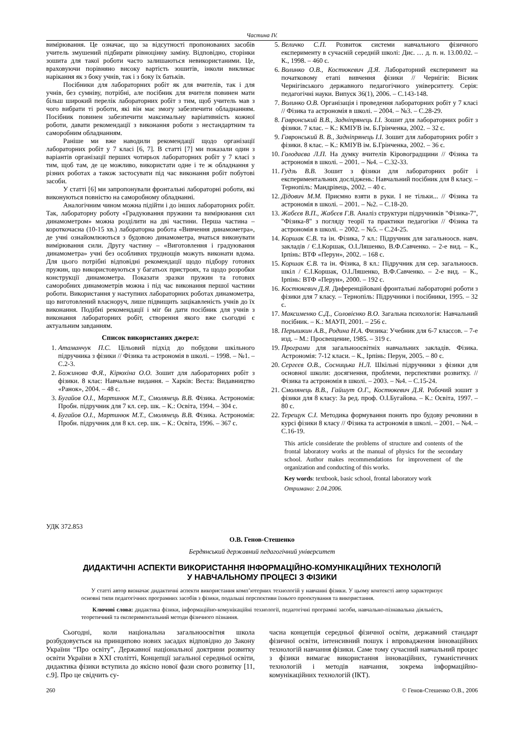Частина IV.
вимірювання. Це означає, що за відсутності пропонованих засобів учитель змушений підбирати рівноцінну заміну. Відповідно, сторінки зошита для такої роботи часто залишаються невикористаними. Це, враховуючи порівняно високу вартість зошитів, інколи викликає нарікання як з боку учнів, так і з боку їх батьків.
Посібники для лабораторних робіт як для вчителів, так і для учнів, без сумніву, потрібні, але посібник для вчителя повинен мати більш широкий перелік лабораторних робіт з тим, щоб учитель мав з чого вибрати ті роботи, які він має змогу забезпечити обладнанням. Посібник повинен забезпечити максимальну варіативність кожної роботи, давати рекомендації з виконання роботи з нестандартним та саморобним обладнанням.
Раніше ми вже наводили рекомендації щодо організації лабораторних робіт у 7 класі [6, 7]. В статті [7] ми показали один з варіантів організації перших чотирьох лабораторних робіт у 7 класі з тим, щоб там, де це можливо, використати одне і те ж обладнання у різних роботах а також застосувати під час виконання робіт побутові засоби.
У статті [6] ми запропонували фронтальні лабораторні роботи, які виконуються повністю на саморобному обладнанні.
Аналогічним чином можна підійти і до інших лабораторних робіт. Так, лабораторну роботу «Градуювання пружини та вимірювання сил динамометром» можна розділити на дві частини. Перша частина – короткочасна (10-15 хв.) лабораторна робота «Вивчення динамометра», де учні ознайомлюються з будовою динамометра, вчаться виконувати вимірювання сили. Другу частину – «Виготовлення і градуювання динамометра» учні без особливих труднощів можуть виконати вдома. Для цього потрібні відповідні рекомендації щодо підбору готових пружин, що використовуються у багатьох пристроях, та щодо розробки конструкції динамометра. Показати зразки пружин та готових саморобних динамометрів можна і під час виконання першої частини роботи. Використання у наступних лабораторних роботах динамометра, що виготовлений власноруч, лише підвищить зацікавленість учнів до їх виконання. Подібні рекомендації і міг би дати посібник для учнів з виконання лабораторних робіт, створення якого вже сьогодні є актуальним завданням.
Список використаних джерел:
1. Атаманчук П.С. Цільовий підхід до побудови шкільного підручника з фізики // Фізика та астрономія в школі. – 1998. – №1. – С.2-3.
2. Божинова Ф.Я., Кірюхіна О.О. Зошит для лабораторних робіт з фізики. 8 клас: Навчальне видання. – Харків: Веста: Видавництво «Ранок», 2004. – 48 с.
3. Бугайов О.І., Мартинюк М.Т., Смолянець В.В. Фізика. Астрономія: Пробн. підручник для 7 кл. сер. шк. – К.: Освіта, 1994. – 304 с.
4. Бугайов О.І., Мартинюк М.Т., Смолянець В.В. Фізика. Астрономія: Пробн. підручник для 8 кл. сер. шк. – К.: Освіта, 1996. – 367 с.
5. Величко С.П. Розвиток системи навчального фізичного експерименту в сучасній середній школі: Дис. … д. п. н. 13.00.02. – К., 1998. – 460 с.
6. Волинко О.В., Костюкевич Д.Я. Лабораторний експеримент на початковому етапі вивчення фізики // Чернігів: Вісник Чернігівського державного педагогічного університету. Серія: педагогічні науки. Випуск 36(1), 2006. – С.143-148.
7. Волинко О.В. Організація і проведення лабораторних робіт у 7 класі // Фізика та астрономія в школі. – 2004. – №3. – С.28-29.
8. Гавронський В.В., Задніпрянець І.І. Зошит для лабораторних робіт з фізики. 7 клас. – К.: КМІУВ ім. Б.Грінченка, 2002. – 32 с.
9. Гавронський В. В., Задніпрянець І.І. Зошит для лабораторних робіт з фізики. 8 клас. – К.: КМІУВ ім. Б.Грінченка, 2002. – 36 с.
10. Голодаєва Л.П. На думку вчителів Кіровоградщини // Фізика та астрономія в школі. – 2001. – №4. – С.32-33.
11. Гудзь В.В. Зошит з фізики для лабораторних робіт і експериментальних досліджень: Навчальний посібник для 8 класу. – Тернопіль: Мандрівець, 2002. – 40 с.
12. Дідович М.М. Приємно взяти в руки. І не тільки... // Фізика та астрономія в школі. – 2001. – №2. – С.18-20.
13. Жабєєв В.П., Жабєєв Г.В. Аналіз структури підручників "Фізика-7", "Фізика-8" з погляду теорії та практики педагогіки // Фізика та астрономія в школі. – 2002. – №5. – С.24-25.
14. Коршак Є.В. та ін. Фізика, 7 кл.: Підручник для загальноосв. навч. закладів / Є.І.Коршак, О.І.Ляшенко, В.Ф.Савченко. – 2-е вид. – К., Ірпінь: ВТФ «Перун», 2002. – 168 с.
15. Коршак Є.В. та ін. Фізика, 8 кл.: Підручник для сер. загальноосв. шкіл / Є.І.Коршак, О.І.Ляшенко, В.Ф.Савченко. – 2-е вид. – К., Ірпінь: ВТФ «Перун», 2000. – 192 с.
16. Костюкевич Д.Я. Диференційовані фронтальні лабораторні роботи з фізики для 7 класу. – Тернопіль: Підручники і посібники, 1995. – 32 с.
17. Максименко С.Д., Соловієнко В.О. Загальна психологія: Навчальний посібник. – К.: МАУП, 2001. – 256 с.
18. Перышкин А.В., Родина Н.А. Физика: Учебник для 6-7 классов. – 7-е изд. – М.: Просвещение, 1985. – 319 с.
19. Програми для загальноосвітніх навчальних закладів. Фізика. Астрономія: 7-12 класи. – К., Ірпінь: Перун, 2005. – 80 с.
20. Сергєєв О.В., Сосницька Н.Л. Шкільні підручники з фізики для основної школи: досягнення, проблеми, перспективи розвитку. // Фізика та астрономія в школі. – 2003. – №4. – С.15-24.
21. Смолянець В.В., Гайшут О.Г., Костюкевич Д.Я. Робочий зошит з фізики для 8 класу: За ред. проф. О.І.Бугайова. – К.: Освіта, 1997. – 80 с.
22. Терещук С.І. Методика формування понять про будову речовини в курсі фізики 8 класу // Фізика та астрономія в школі. – 2001. – №4. – С.16-19.
This article considerate the problems of structure and contents of the frontal laboratory works at the manual of physics for the secondary school. Author makes recommendations for improvement of the organization and conducting of this works.
Key words: textbook, basic school, frontal laboratory work
Отримано: 2.04.2006.
УДК 372.853
О.В. Генов-Стешенко
Бердянський державний педагогічний університет
ДИДАКТИЧНІ АСПЕКТИ ВИКОРИСТАННЯ ІНФОРМАЦІЙНО-КОМУНІКАЦІЙНИХ ТЕХНОЛОГІЙ
У НАВЧАЛЬНОМУ ПРОЦЕСІ З ФІЗИКИ
У статті автор визначає дидактичні аспекти використання комп’ютерних технологій у навчанні фізики. У цьому контексті автор характеризує основні типи педагогічних програмних засобів з фізики, подальші перспективи їхнього проектування та використання.
Ключові слова: дидактика фізики, інформаційно-комунікаційні технології, педагогічні програмні засоби, навчально-пізнавальна діяльність, теоретичний та експериментальний методи фізичного пізнання.
Сьогодні, коли національна загальноосвітня школа розбудовується на принципово нових засадах відповідно до Закону України “Про освіту”, Державної національної доктрини розвитку освіти України в ХХІ столітті, Концепції загальної середньої освіти, дидактика фізики вступила до якісно нової фази свого розвитку [11, с.9]. Про це свідчить су-
часна концепція середньої фізичної освіти, державний стандарт фізичної освіти, інтенсивний пошук і впровадження інноваційних технологій навчання фізики. Саме тому сучасний навчальний процес з фізики вимагає використання інноваційних, гуманістичних технологій і методів навчання, зокрема інформаційно-комунікаційних технологій (ІКТ).
260 © Генов-Стешенко О.В., 2006